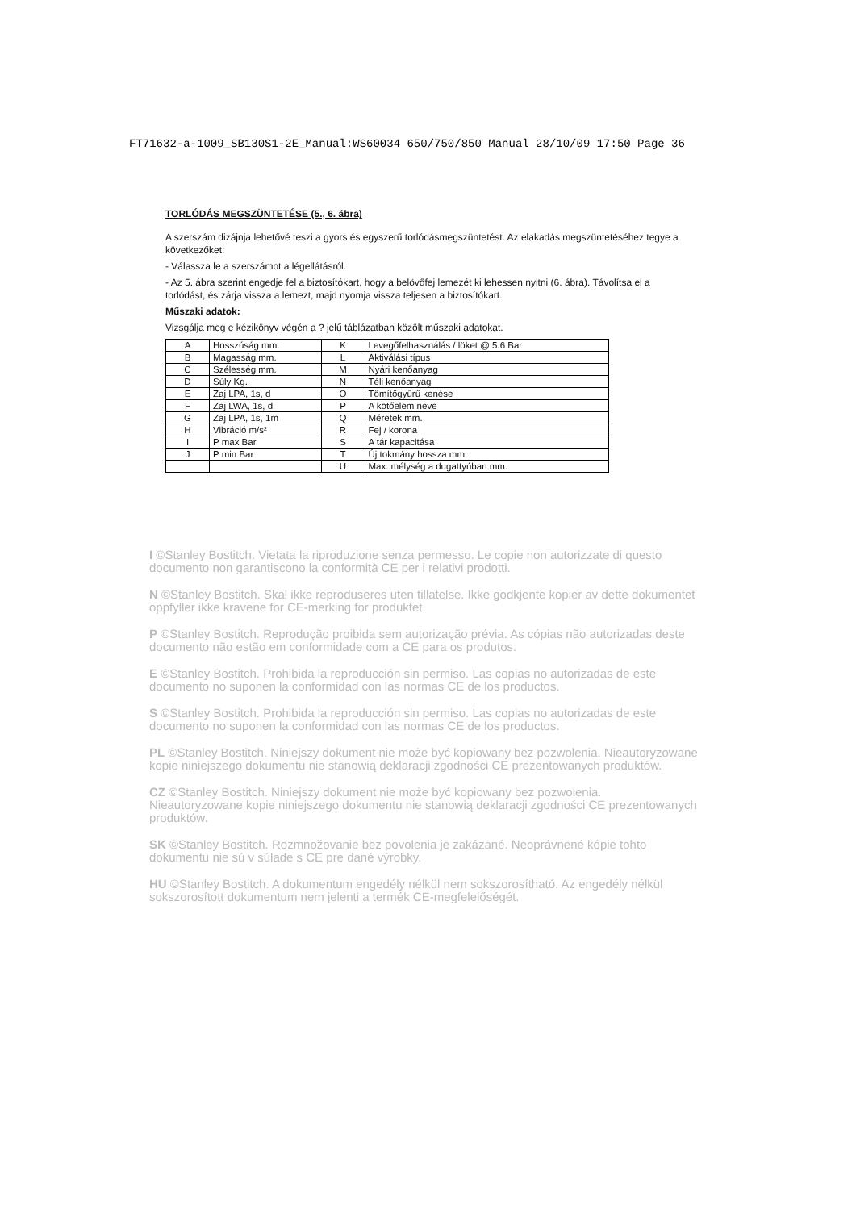FT71632-a-1009_SB130S1-2E_Manual:WS60034 650/750/850 Manual 28/10/09 17:50 Page 36
TORLÓDÁS MEGSZÜNTETÉSE (5., 6. ábra)
A szerszám dizájnja lehetővé teszi a gyors és egyszerű torlódásmegszüntetést. Az elakadás megszüntetéséhez tegye a következőket:
- Válassza le a szerszámot a légellátásról.
- Az 5. ábra szerint engedje fel a biztosítókart, hogy a belövőfej lemezét ki lehessen nyitni (6. ábra). Távolítsa el a torlódást, és zárja vissza a lemezt, majd nyomja vissza teljesen a biztosítókart.
Műszaki adatok:
Vizsgálja meg e kézikönyv végén a ? jelű táblázatban közölt műszaki adatokat.
| A | Hosszúság mm. | K | Levegőfelhasználás / löket @ 5.6 Bar |
| B | Magasság mm. | L | Aktiválási típus |
| C | Szélesség mm. | M | Nyári kenőanyag |
| D | Súly Kg. | N | Téli kenőanyag |
| E | Zaj LPA, 1s, d | O | Tömítőgyűrű kenése |
| F | Zaj LWA, 1s, d | P | A kötőelem neve |
| G | Zaj LPA, 1s, 1m | Q | Méretek mm. |
| H | Vibráció m/s² | R | Fej / korona |
| I | P max Bar | S | A tár kapacitása |
| J | P min Bar | T | Új tokmány hossza mm. |
| | | U | Max. mélység a dugattyúban mm. |
I ©Stanley Bostitch. Vietata la riproduzione senza permesso. Le copie non autorizzate di questo documento non garantiscono la conformità CE per i relativi prodotti.
N ©Stanley Bostitch. Skal ikke reproduseres uten tillatelse. Ikke godkjente kopier av dette dokumentet oppfyller ikke kravene for CE-merking for produktet.
P ©Stanley Bostitch. Reprodução proibida sem autorização prévia. As cópias não autorizadas deste documento não estão em conformidade com a CE para os produtos.
E ©Stanley Bostitch. Prohibida la reproducción sin permiso. Las copias no autorizadas de este documento no suponen la conformidad con las normas CE de los productos.
S ©Stanley Bostitch. Prohibida la reproducción sin permiso. Las copias no autorizadas de este documento no suponen la conformidad con las normas CE de los productos.
PL ©Stanley Bostitch. Niniejszy dokument nie może być kopiowany bez pozwolenia. Nieautoryzowane kopie niniejszego dokumentu nie stanowią deklaracji zgodności CE prezentowanych produktów.
CZ ©Stanley Bostitch. Niniejszy dokument nie może być kopiowany bez pozwolenia. Nieautoryzowane kopie niniejszego dokumentu nie stanowią deklaracji zgodności CE prezentowanych produktów.
SK ©Stanley Bostitch. Rozmnožovanie bez povolenia je zakázané. Neoprávnené kópie tohto dokumentu nie sú v súlade s CE pre dané výrobky.
HU ©Stanley Bostitch. A dokumentum engedély nélkül nem sokszorosítható. Az engedély nélkül sokszorosított dokumentum nem jelenti a termék CE-megfelelőségét.